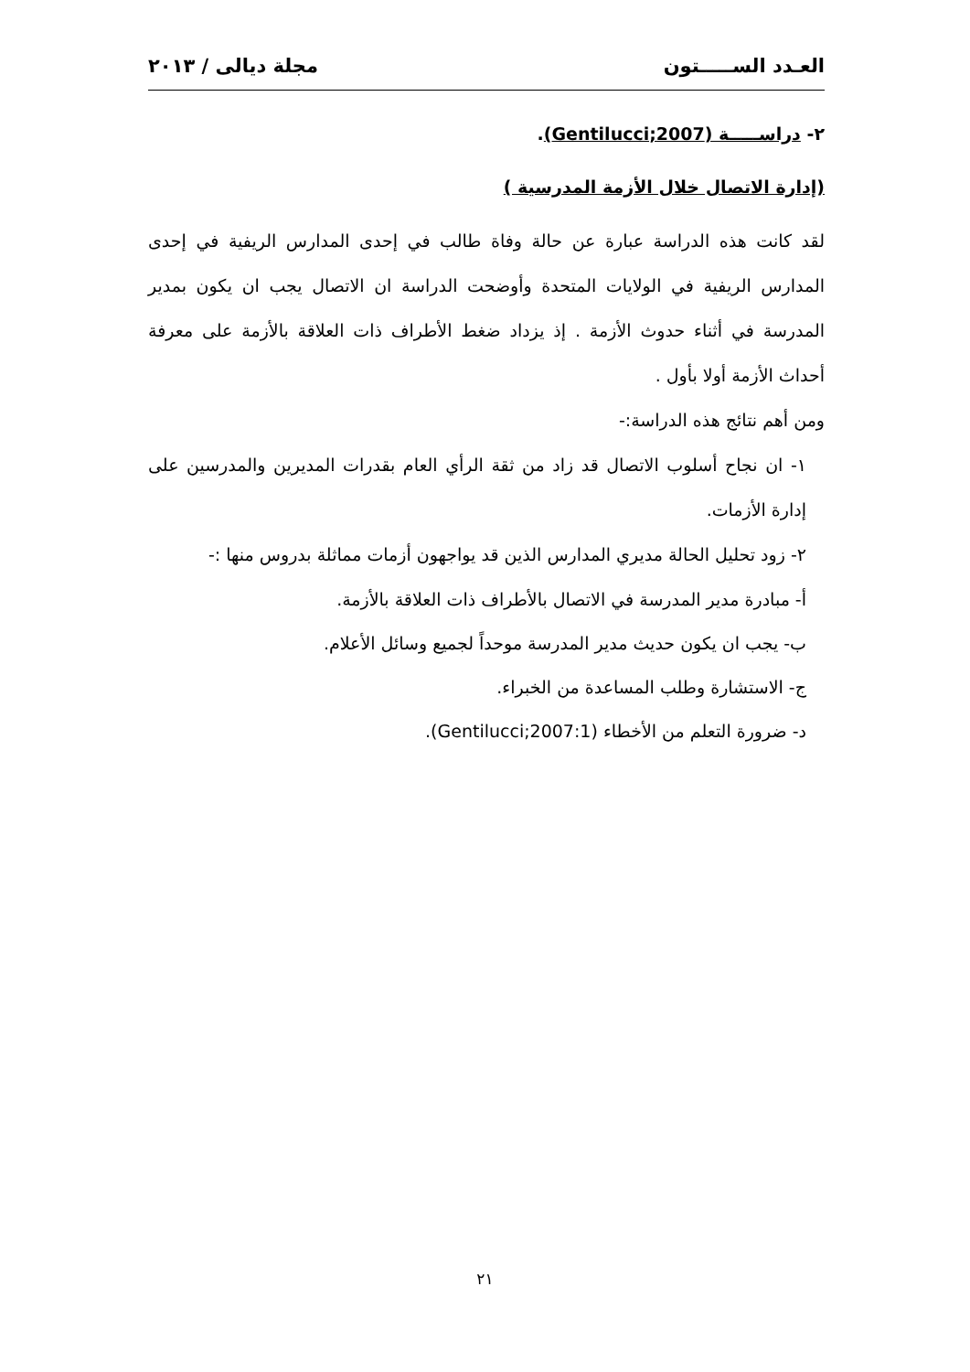العـدد الســـــتون مجلة ديالى / ٢٠١٣
٢- دراســـــة (Gentilucci;2007).
(إدارة الاتصال خلال الأزمة المدرسية )
لقد كانت هذه الدراسة عبارة عن حالة وفاة طالب في إحدى المدارس الريفية في إحدى المدارس الريفية في الولايات المتحدة وأوضحت الدراسة ان الاتصال يجب ان يكون بمدير المدرسة في أثناء حدوث الأزمة . إذ يزداد ضغط الأطراف ذات العلاقة بالأزمة على معرفة أحداث الأزمة أولا بأول .
ومن أهم نتائج هذه الدراسة:-
١- ان نجاح أسلوب الاتصال قد زاد من ثقة الرأي العام بقدرات المديرين والمدرسين على إدارة الأزمات.
٢- زود تحليل الحالة مديري المدارس الذين قد يواجهون أزمات مماثلة بدروس منها :-
أ- مبادرة مدير المدرسة في الاتصال بالأطراف ذات العلاقة بالأزمة.
ب- يجب ان يكون حديث مدير المدرسة موحداً لجميع وسائل الأعلام.
ج- الاستشارة وطلب المساعدة من الخبراء.
د- ضرورة التعلم من الأخطاء (Gentilucci;2007:1).
٢١